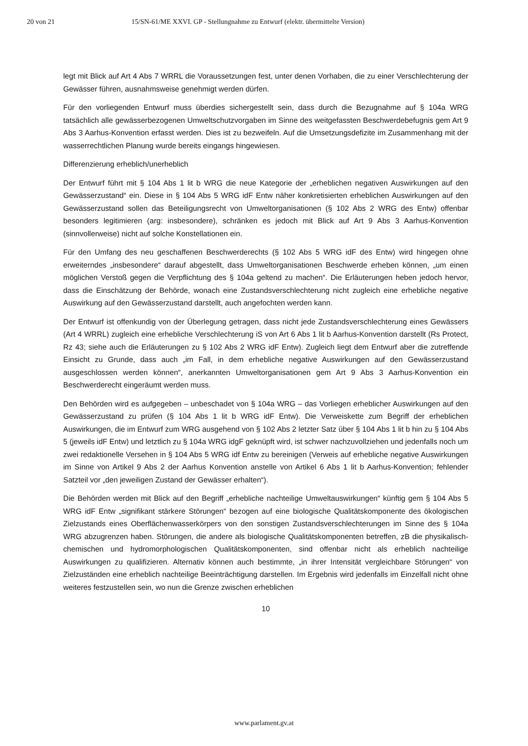20 von 21 15/SN-61/ME XXVI. GP - Stellungnahme zu Entwurf (elektr. übermittelte Version)
legt mit Blick auf Art 4 Abs 7 WRRL die Voraussetzungen fest, unter denen Vorhaben, die zu einer Verschlechterung der Gewässer führen, ausnahmsweise genehmigt werden dürfen.
Für den vorliegenden Entwurf muss überdies sichergestellt sein, dass durch die Bezugnahme auf § 104a WRG tatsächlich alle gewässerbezogenen Umweltschutzvorgaben im Sinne des weitgefassten Beschwerdebefugnis gem Art 9 Abs 3 Aarhus-Konvention erfasst werden. Dies ist zu bezweifeln. Auf die Umsetzungsdefizite im Zusammenhang mit der wasserrechtlichen Planung wurde bereits eingangs hingewiesen.
Differenzierung erheblich/unerheblich
Der Entwurf führt mit § 104 Abs 1 lit b WRG die neue Kategorie der „erheblichen negativen Auswirkungen auf den Gewässerzustand“ ein. Diese in § 104 Abs 5 WRG idF Entw näher konkretisierten erheblichen Auswirkungen auf den Gewässerzustand sollen das Beteiligungsrecht von Umweltorganisationen (§ 102 Abs 2 WRG des Entw) offenbar besonders legitimieren (arg: insbesondere), schränken es jedoch mit Blick auf Art 9 Abs 3 Aarhus-Konvention (sinnvollerweise) nicht auf solche Konstellationen ein.
Für den Umfang des neu geschaffenen Beschwerderechts (§ 102 Abs 5 WRG idF des Entw) wird hingegen ohne erweiterndes „insbesondere“ darauf abgestellt, dass Umweltorganisationen Beschwerde erheben können, „um einen möglichen Verstoß gegen die Verpflichtung des § 104a geltend zu machen“. Die Erläuterungen heben jedoch hervor, dass die Einschätzung der Behörde, wonach eine Zustandsverschlechterung nicht zugleich eine erhebliche negative Auswirkung auf den Gewässerzustand darstellt, auch angefochten werden kann.
Der Entwurf ist offenkundig von der Überlegung getragen, dass nicht jede Zustandsverschlechterung eines Gewässers (Art 4 WRRL) zugleich eine erhebliche Verschlechterung iS von Art 6 Abs 1 lit b Aarhus-Konvention darstellt (Rs Protect, Rz 43; siehe auch die Erläuterungen zu § 102 Abs 2 WRG idF Entw). Zugleich liegt dem Entwurf aber die zutreffende Einsicht zu Grunde, dass auch „im Fall, in dem erhebliche negative Auswirkungen auf den Gewässerzustand ausgeschlossen werden können“, anerkannten Umweltorganisationen gem Art 9 Abs 3 Aarhus-Konvention ein Beschwerderecht eingeräumt werden muss.
Den Behörden wird es aufgegeben – unbeschadet von § 104a WRG – das Vorliegen erheblicher Auswirkungen auf den Gewässerzustand zu prüfen (§ 104 Abs 1 lit b WRG idF Entw). Die Verweiskette zum Begriff der erheblichen Auswirkungen, die im Entwurf zum WRG ausgehend von § 102 Abs 2 letzter Satz über § 104 Abs 1 lit b hin zu § 104 Abs 5 (jeweils idF Entw) und letztlich zu § 104a WRG idgF geknüpft wird, ist schwer nachzuvollziehen und jedenfalls noch um zwei redaktionelle Versehen in § 104 Abs 5 WRG idf Entw zu bereinigen (Verweis auf erhebliche negative Auswirkungen im Sinne von Artikel 9 Abs 2 der Aarhus Konvention anstelle von Artikel 6 Abs 1 lit b Aarhus-Konvention; fehlender Satzteil vor „den jeweiligen Zustand der Gewässer erhalten“).
Die Behörden werden mit Blick auf den Begriff „erhebliche nachteilige Umweltauswirkungen“ künftig gem § 104 Abs 5 WRG idF Entw „signifikant stärkere Störungen“ bezogen auf eine biologische Qualitätskomponente des ökologischen Zielzustands eines Oberflächenwasserkörpers von den sonstigen Zustandsverschlechterungen im Sinne des § 104a WRG abzugrenzen haben. Störungen, die andere als biologische Qualitätskomponenten betreffen, zB die physikalisch-chemischen und hydromorphologischen Qualitätskomponenten, sind offenbar nicht als erheblich nachteilige Auswirkungen zu qualifizieren. Alternativ können auch bestimmte, „in ihrer Intensität vergleichbare Störungen“ von Zielzuständen eine erheblich nachteilige Beeinträchtigung darstellen. Im Ergebnis wird jedenfalls im Einzelfall nicht ohne weiteres festzustellen sein, wo nun die Grenze zwischen erheblichen
10
www.parlament.gv.at